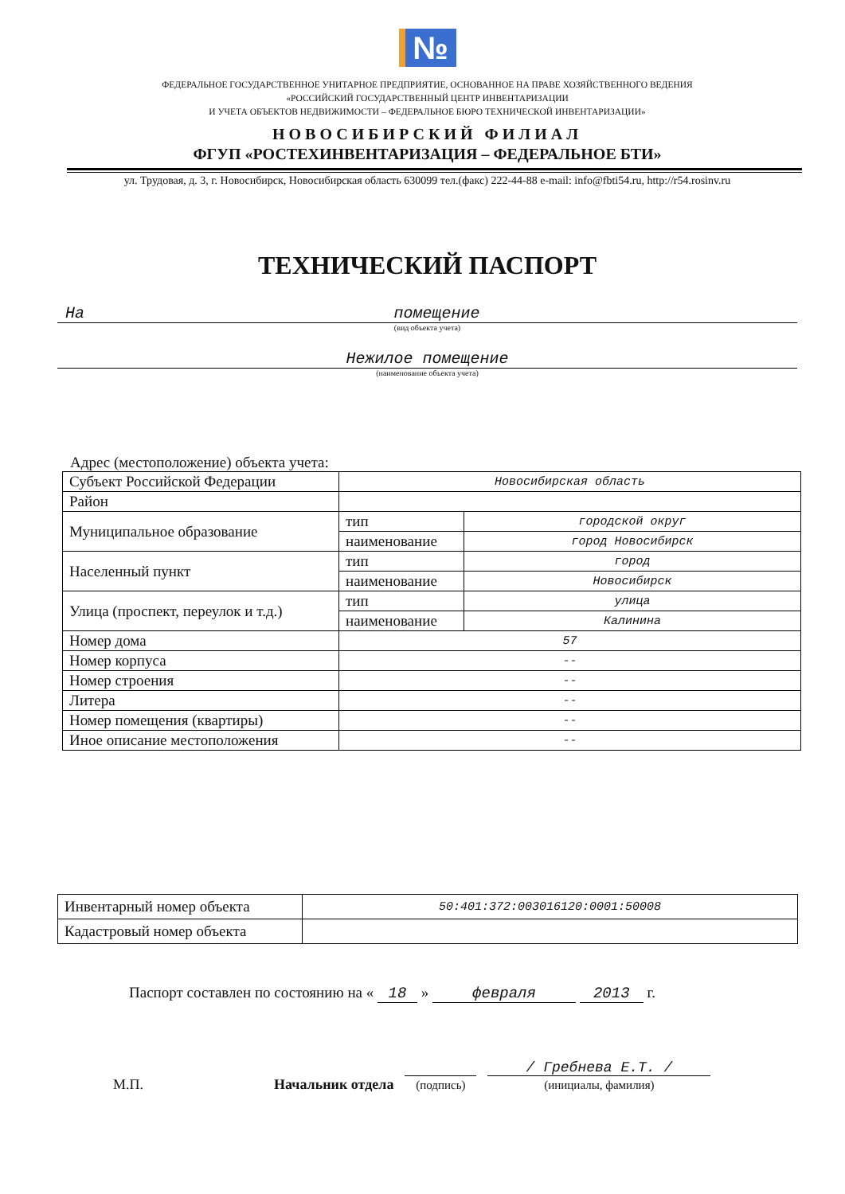№
ФЕДЕРАЛЬНОЕ ГОСУДАРСТВЕННОЕ УНИТАРНОЕ ПРЕДПРИЯТИЕ, ОСНОВАННОЕ НА ПРАВЕ ХОЗЯЙСТВЕННОГО ВЕДЕНИЯ
«РОССИЙСКИЙ ГОСУДАРСТВЕННЫЙ ЦЕНТР ИНВЕНТАРИЗАЦИИ
И УЧЕТА ОБЪЕКТОВ НЕДВИЖИМОСТИ – ФЕДЕРАЛЬНОЕ БЮРО ТЕХНИЧЕСКОЙ ИНВЕНТАРИЗАЦИИ»
НОВОСИБИРСКИЙ ФИЛИАЛ
ФГУП «РОСТЕХИНВЕНТАРИЗАЦИЯ – ФЕДЕРАЛЬНОЕ БТИ»
ул. Трудовая, д. 3, г. Новосибирск, Новосибирская область 630099 тел.(факс) 222-44-88 e-mail: info@fbti54.ru, http://r54.rosinv.ru
ТЕХНИЧЕСКИЙ ПАСПОРТ
На помещение
(вид объекта учета)
Нежилое помещение
(наименование объекта учета)
Адрес (местоположение) объекта учета:
| Субъект Российской Федерации | Новосибирская область | |
| Район | | |
| Муниципальное образование | тип | городской округ |
| | наименование | город Новосибирск |
| Населенный пункт | тип | город |
| | наименование | Новосибирск |
| Улица (проспект, переулок и т.д.) | тип | улица |
| | наименование | Калинина |
| Номер дома | 57 | |
| Номер корпуса | -- | |
| Номер строения | -- | |
| Литера | -- | |
| Номер помещения (квартиры) | -- | |
| Иное описание местоположения | -- | |
| Инвентарный номер объекта | 50:401:372:003016120:0001:50008 |
| Кадастровый номер объекта | |
Паспорт составлен по состоянию на « 18 » февраля 2013 г.
М.П. Начальник отдела
(подпись) / Гребнева Е.Т. /
(инициалы, фамилия)